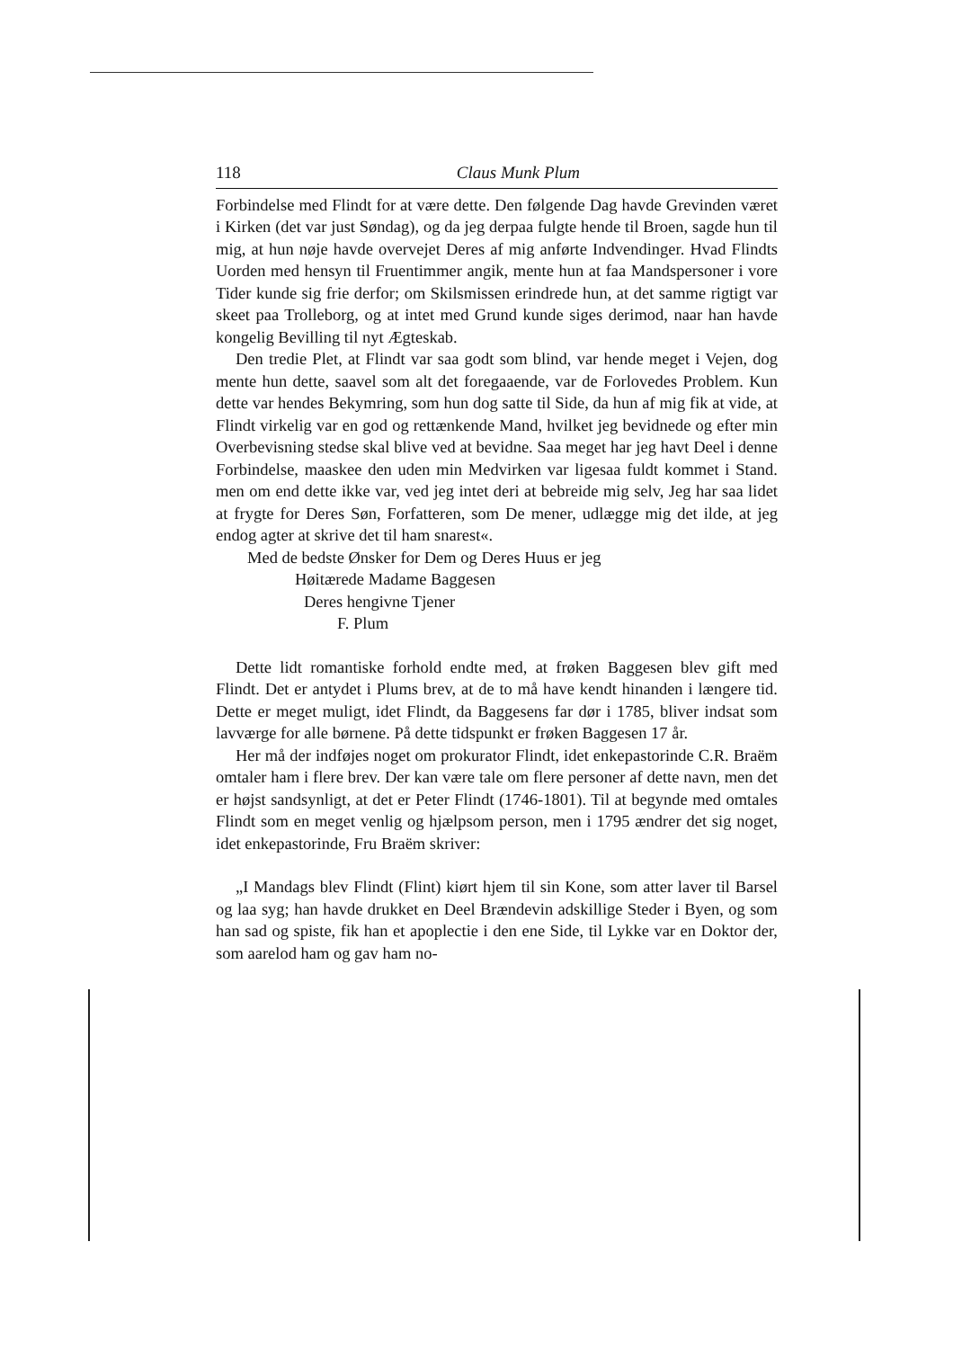118 Claus Munk Plum
Forbindelse med Flindt for at være dette. Den følgende Dag havde Grevinden været i Kirken (det var just Søndag), og da jeg derpaa fulgte hende til Broen, sagde hun til mig, at hun nøje havde overvejet Deres af mig anførte Indvendinger. Hvad Flindts Uorden med hensyn til Fruentimmer angik, mente hun at faa Mandspersoner i vore Tider kunde sig frie derfor; om Skilsmissen erindrede hun, at det samme rigtigt var skeet paa Trolleborg, og at intet med Grund kunde siges derimod, naar han havde kongelig Bevilling til nyt Ægteskab.
Den tredie Plet, at Flindt var saa godt som blind, var hende meget i Vejen, dog mente hun dette, saavel som alt det foregaaende, var de Forlovedes Problem. Kun dette var hendes Bekymring, som hun dog satte til Side, da hun af mig fik at vide, at Flindt virkelig var en god og rettænkende Mand, hvilket jeg bevidnede og efter min Overbevisning stedse skal blive ved at bevidne. Saa meget har jeg havt Deel i denne Forbindelse, maaskee den uden min Medvirken var ligesaa fuldt kommet i Stand. men om end dette ikke var, ved jeg intet deri at bebreide mig selv, Jeg har saa lidet at frygte for Deres Søn, Forfatteren, som De mener, udlægge mig det ilde, at jeg endog agter at skrive det til ham snarest«.
Med de bedste Ønsker for Dem og Deres Huus er jeg
Høitærede Madame Baggesen
Deres hengivne Tjener
F. Plum
Dette lidt romantiske forhold endte med, at frøken Baggesen blev gift med Flindt. Det er antydet i Plums brev, at de to må have kendt hinanden i længere tid. Dette er meget muligt, idet Flindt, da Baggesens far dør i 1785, bliver indsat som lavværge for alle børnene. På dette tidspunkt er frøken Baggesen 17 år.
Her må der indføjes noget om prokurator Flindt, idet enkepastorinde C.R. Braëm omtaler ham i flere brev. Der kan være tale om flere personer af dette navn, men det er højst sandsynligt, at det er Peter Flindt (1746-1801). Til at begynde med omtales Flindt som en meget venlig og hjælpsom person, men i 1795 ændrer det sig noget, idet enkepastorinde, Fru Braëm skriver:
„I Mandags blev Flindt (Flint) kiørt hjem til sin Kone, som atter laver til Barsel og laa syg; han havde drukket en Deel Brændevin adskillige Steder i Byen, og som han sad og spiste, fik han et apoplectie i den ene Side, til Lykke var en Doktor der, som aarelod ham og gav ham no-